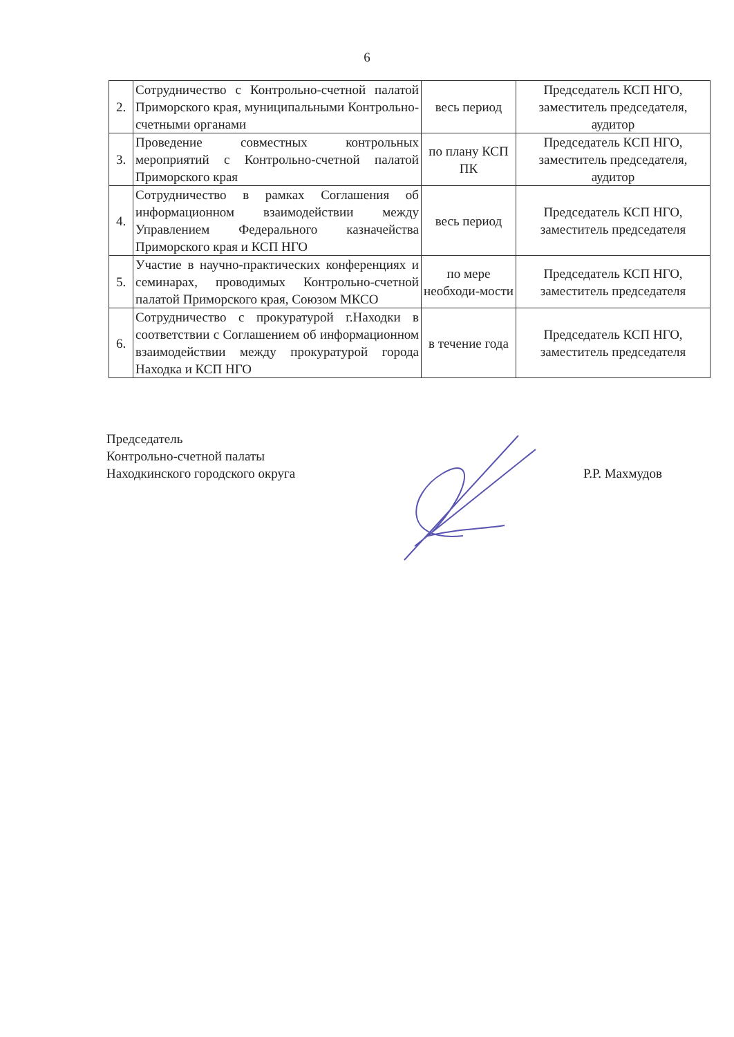6
| 2. | Сотрудничество с Контрольно-счетной палатой Приморского края, муниципальными Контрольно-счетными органами | весь период | Председатель КСП НГО, заместитель председателя, аудитор |
| 3. | Проведение совместных контрольных мероприятий с Контрольно-счетной палатой Приморского края | по плану КСП ПК | Председатель КСП НГО, заместитель председателя, аудитор |
| 4. | Сотрудничество в рамках Соглашения об информационном взаимодействии между Управлением Федерального казначейства Приморского края и КСП НГО | весь период | Председатель КСП НГО, заместитель председателя |
| 5. | Участие в научно-практических конференциях и семинарах, проводимых Контрольно-счетной палатой Приморского края, Союзом МКСО | по мере необходи-мости | Председатель КСП НГО, заместитель председателя |
| 6. | Сотрудничество с прокуратурой г.Находки в соответствии с Соглашением об информационном взаимодействии между прокуратурой города Находка и КСП НГО | в течение года | Председатель КСП НГО, заместитель председателя |
Председатель
Контрольно-счетной палаты
Находкинского городского округа
Р.Р. Махмудов